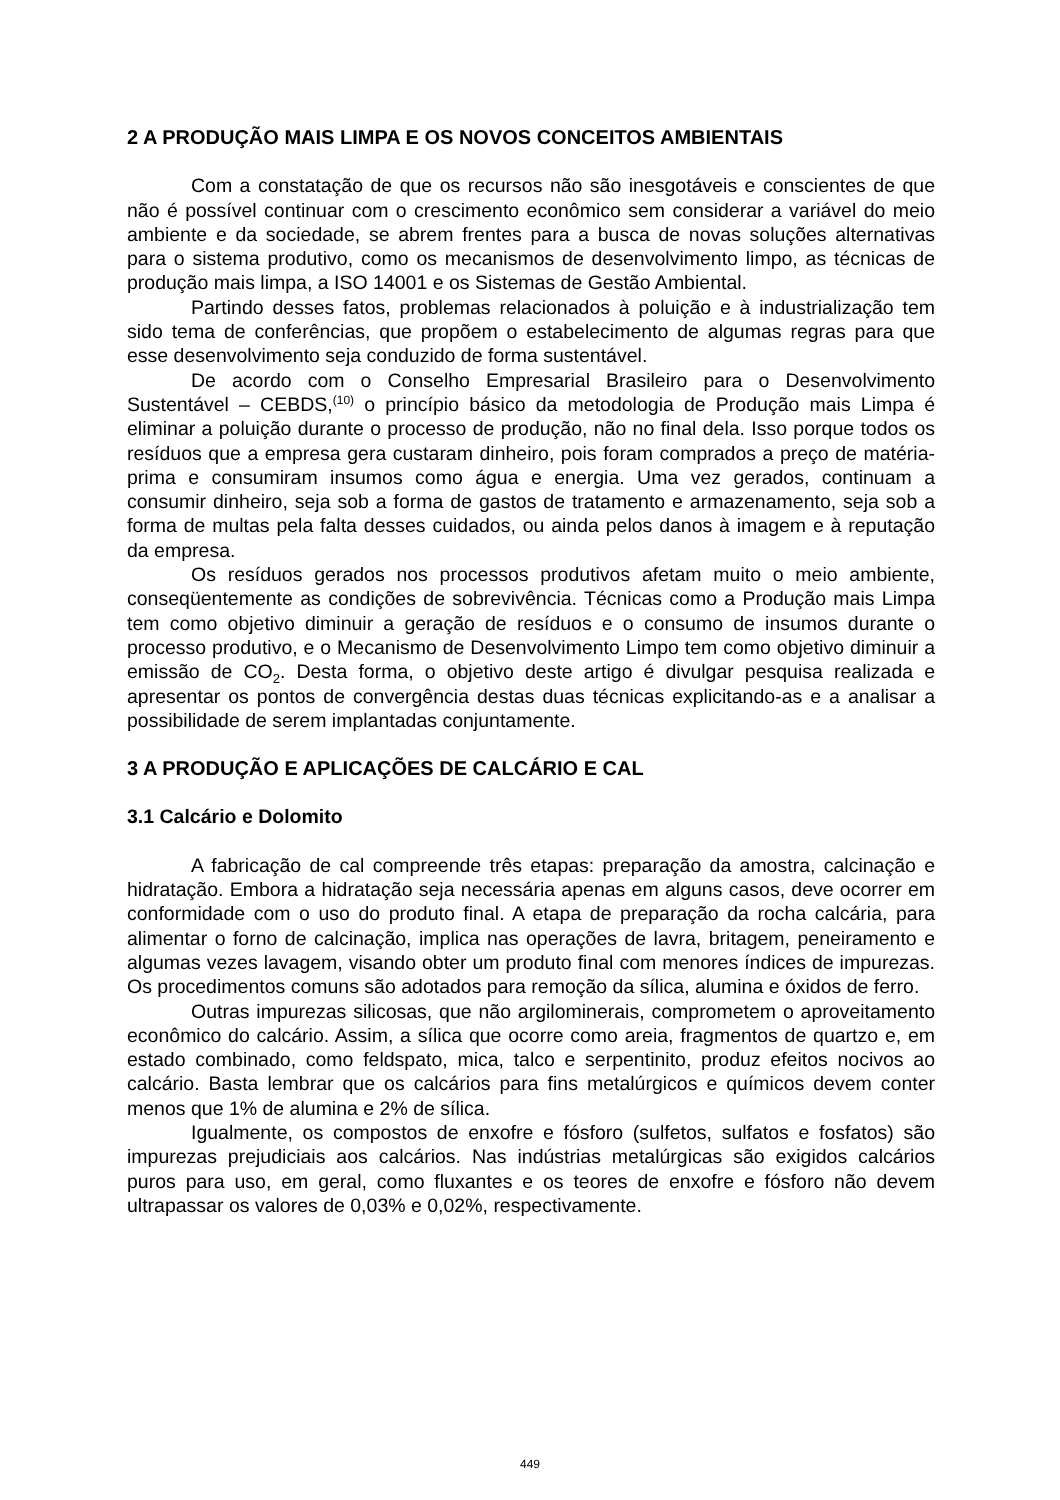2 A PRODUÇÃO MAIS LIMPA E OS NOVOS CONCEITOS AMBIENTAIS
Com a constatação de que os recursos não são inesgotáveis e conscientes de que não é possível continuar com o crescimento econômico sem considerar a variável do meio ambiente e da sociedade, se abrem frentes para a busca de novas soluções alternativas para o sistema produtivo, como os mecanismos de desenvolvimento limpo, as técnicas de produção mais limpa, a ISO 14001 e os Sistemas de Gestão Ambiental.
Partindo desses fatos, problemas relacionados à poluição e à industrialização tem sido tema de conferências, que propõem o estabelecimento de algumas regras para que esse desenvolvimento seja conduzido de forma sustentável.
De acordo com o Conselho Empresarial Brasileiro para o Desenvolvimento Sustentável – CEBDS,<sup>(10)</sup> o princípio básico da metodologia de Produção mais Limpa é eliminar a poluição durante o processo de produção, não no final dela. Isso porque todos os resíduos que a empresa gera custaram dinheiro, pois foram comprados a preço de matéria-prima e consumiram insumos como água e energia. Uma vez gerados, continuam a consumir dinheiro, seja sob a forma de gastos de tratamento e armazenamento, seja sob a forma de multas pela falta desses cuidados, ou ainda pelos danos à imagem e à reputação da empresa.
Os resíduos gerados nos processos produtivos afetam muito o meio ambiente, conseqüentemente as condições de sobrevivência. Técnicas como a Produção mais Limpa tem como objetivo diminuir a geração de resíduos e o consumo de insumos durante o processo produtivo, e o Mecanismo de Desenvolvimento Limpo tem como objetivo diminuir a emissão de CO<sub>2</sub>. Desta forma, o objetivo deste artigo é divulgar pesquisa realizada e apresentar os pontos de convergência destas duas técnicas explicitando-as e a analisar a possibilidade de serem implantadas conjuntamente.
3 A PRODUÇÃO E APLICAÇÕES DE CALCÁRIO E CAL
3.1 Calcário e Dolomito
A fabricação de cal compreende três etapas: preparação da amostra, calcinação e hidratação. Embora a hidratação seja necessária apenas em alguns casos, deve ocorrer em conformidade com o uso do produto final. A etapa de preparação da rocha calcária, para alimentar o forno de calcinação, implica nas operações de lavra, britagem, peneiramento e algumas vezes lavagem, visando obter um produto final com menores índices de impurezas. Os procedimentos comuns são adotados para remoção da sílica, alumina e óxidos de ferro.
Outras impurezas silicosas, que não argilominerais, comprometem o aproveitamento econômico do calcário. Assim, a sílica que ocorre como areia, fragmentos de quartzo e, em estado combinado, como feldspato, mica, talco e serpentinito, produz efeitos nocivos ao calcário. Basta lembrar que os calcários para fins metalúrgicos e químicos devem conter menos que 1% de alumina e 2% de sílica.
Igualmente, os compostos de enxofre e fósforo (sulfetos, sulfatos e fosfatos) são impurezas prejudiciais aos calcários. Nas indústrias metalúrgicas são exigidos calcários puros para uso, em geral, como fluxantes e os teores de enxofre e fósforo não devem ultrapassar os valores de 0,03% e 0,02%, respectivamente.
449